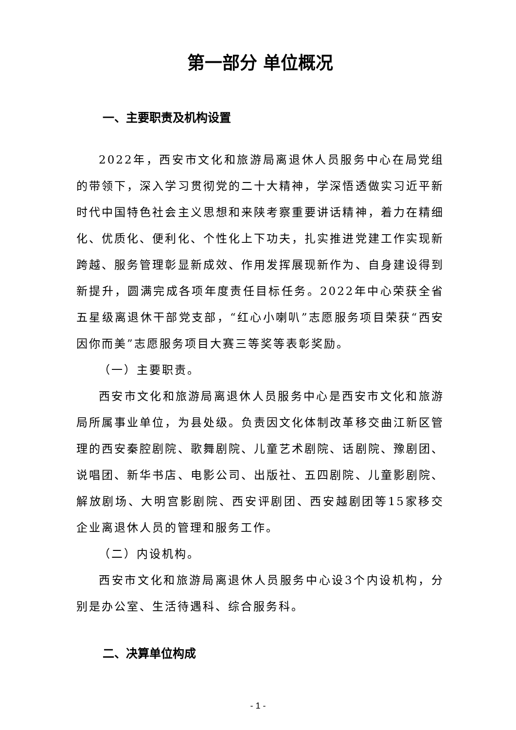第一部分 单位概况
一、主要职责及机构设置
2022年，西安市文化和旅游局离退休人员服务中心在局党组的带领下，深入学习贯彻党的二十大精神，学深悟透做实习近平新时代中国特色社会主义思想和来陕考察重要讲话精神，着力在精细化、优质化、便利化、个性化上下功夫，扎实推进党建工作实现新跨越、服务管理彰显新成效、作用发挥展现新作为、自身建设得到新提升，圆满完成各项年度责任目标任务。2022年中心荣获全省五星级离退休干部党支部，“红心小喇叭”志愿服务项目荣获“西安因你而美”志愿服务项目大赛三等奖等表彰奖励。
（一）主要职责。
西安市文化和旅游局离退休人员服务中心是西安市文化和旅游局所属事业单位，为县处级。负责因文化体制改革移交曲江新区管理的西安秦腔剧院、歌舞剧院、儿童艺术剧院、话剧院、豫剧团、说唱团、新华书店、电影公司、出版社、五四剧院、儿童影剧院、解放剧场、大明宫影剧院、西安评剧团、西安越剧团等15家移交企业离退休人员的管理和服务工作。
（二）内设机构。
西安市文化和旅游局离退休人员服务中心设3个内设机构，分别是办公室、生活待遇科、综合服务科。
二、决算单位构成
- 1 -